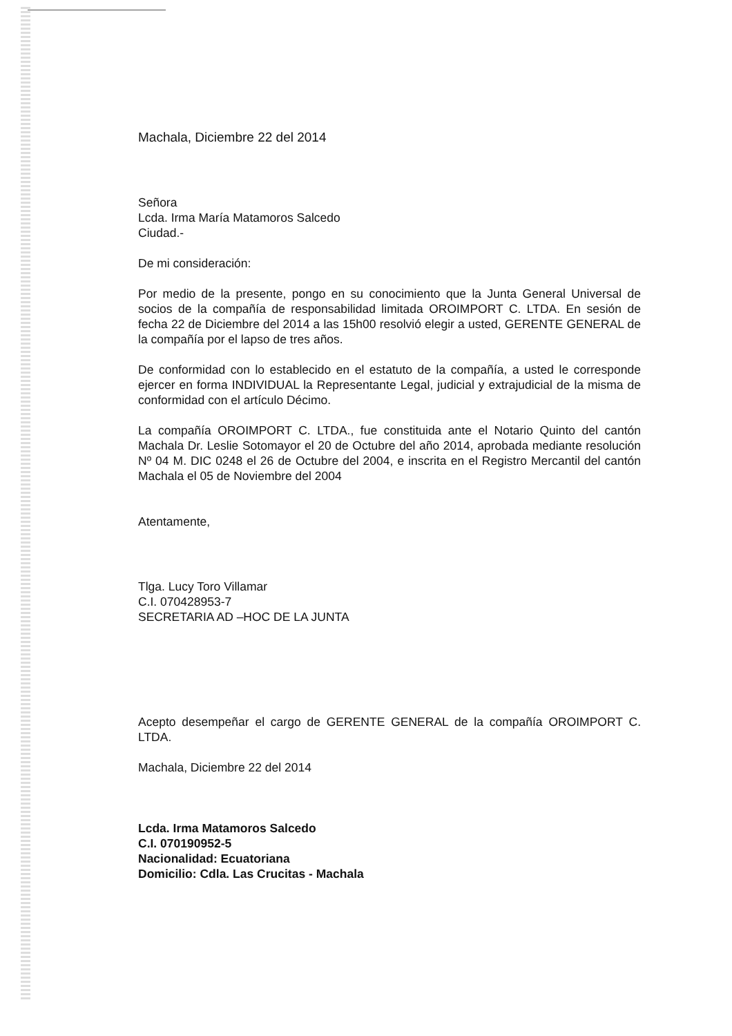Machala, Diciembre 22 del 2014
Señora
Lcda. Irma María Matamoros Salcedo
Ciudad.-
De mi consideración:
Por medio de la presente, pongo en su conocimiento que la Junta General Universal de socios de la compañía de responsabilidad limitada OROIMPORT C. LTDA. En sesión de fecha 22 de Diciembre del 2014 a las 15h00 resolvió elegir a usted, GERENTE GENERAL de la compañía por el lapso de tres años.
De conformidad con lo establecido en el estatuto de la compañía, a usted le corresponde ejercer en forma INDIVIDUAL la Representante Legal, judicial y extrajudicial de la misma de conformidad con el artículo Décimo.
La compañía OROIMPORT C. LTDA., fue constituida ante el Notario Quinto del cantón Machala Dr. Leslie Sotomayor el 20 de Octubre del año 2014, aprobada mediante resolución Nº 04 M. DIC 0248 el 26 de Octubre del 2004, e inscrita en el Registro Mercantil del cantón Machala el 05 de Noviembre del 2004
Atentamente,
Tlga. Lucy Toro Villamar
C.I. 070428953-7
SECRETARIA AD –HOC DE LA JUNTA
Acepto desempeñar el cargo de GERENTE GENERAL de la compañía OROIMPORT C. LTDA.
Machala, Diciembre 22 del 2014
Lcda. Irma Matamoros Salcedo
C.I. 070190952-5
Nacionalidad: Ecuatoriana
Domicilio: Cdla. Las Crucitas - Machala